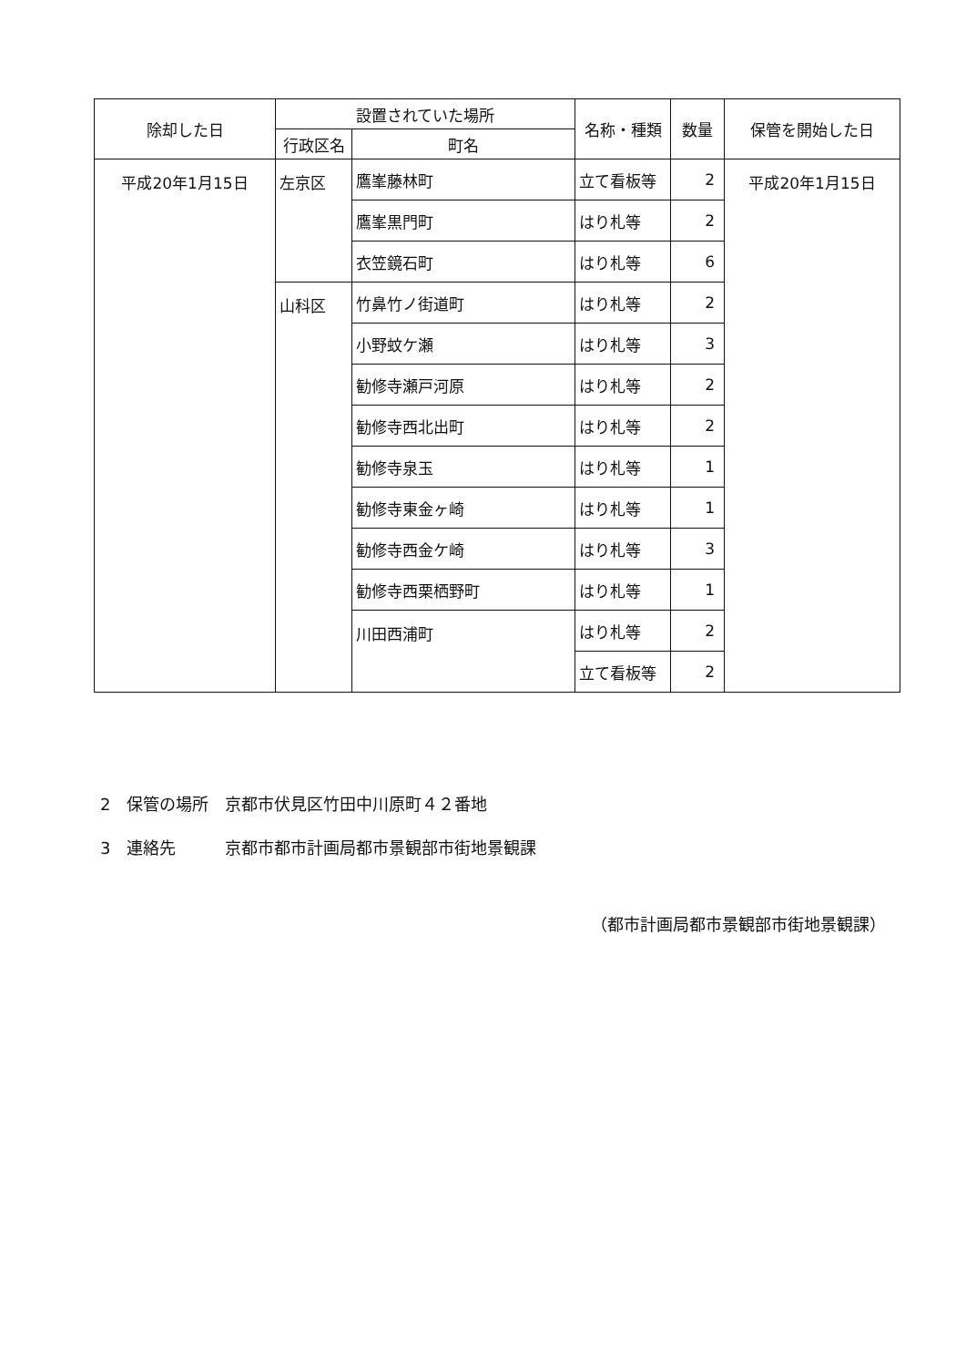| 除却した日 | 設置されていた場所 | | 名称・種類 | 数量 | 保管を開始した日 |
| --- | --- | --- | --- | --- | --- |
| | 行政区名 | 町名 | | | |
| 平成20年1月15日 | 左京区 | 鷹峯藤林町 | 立て看板等 | 2 | 平成20年1月15日 |
| | | 鷹峯黒門町 | はり札等 | 2 | |
| | | 衣笠鏡石町 | はり札等 | 6 | |
| | 山科区 | 竹鼻竹ノ街道町 | はり札等 | 2 | |
| | | 小野蚊ケ瀬 | はり札等 | 3 | |
| | | 勧修寺瀬戸河原 | はり札等 | 2 | |
| | | 勧修寺西北出町 | はり札等 | 2 | |
| | | 勧修寺泉玉 | はり札等 | 1 | |
| | | 勧修寺東金ヶ崎 | はり札等 | 1 | |
| | | 勧修寺西金ケ崎 | はり札等 | 3 | |
| | | 勧修寺西栗栖野町 | はり札等 | 1 | |
| | | 川田西浦町 | はり札等 | 2 | |
| | | | 立て看板等 | 2 | |
2　保管の場所　京都市伏見区竹田中川原町４２番地
3　連絡先　　　京都市都市計画局都市景観部市街地景観課
（都市計画局都市景観部市街地景観課）